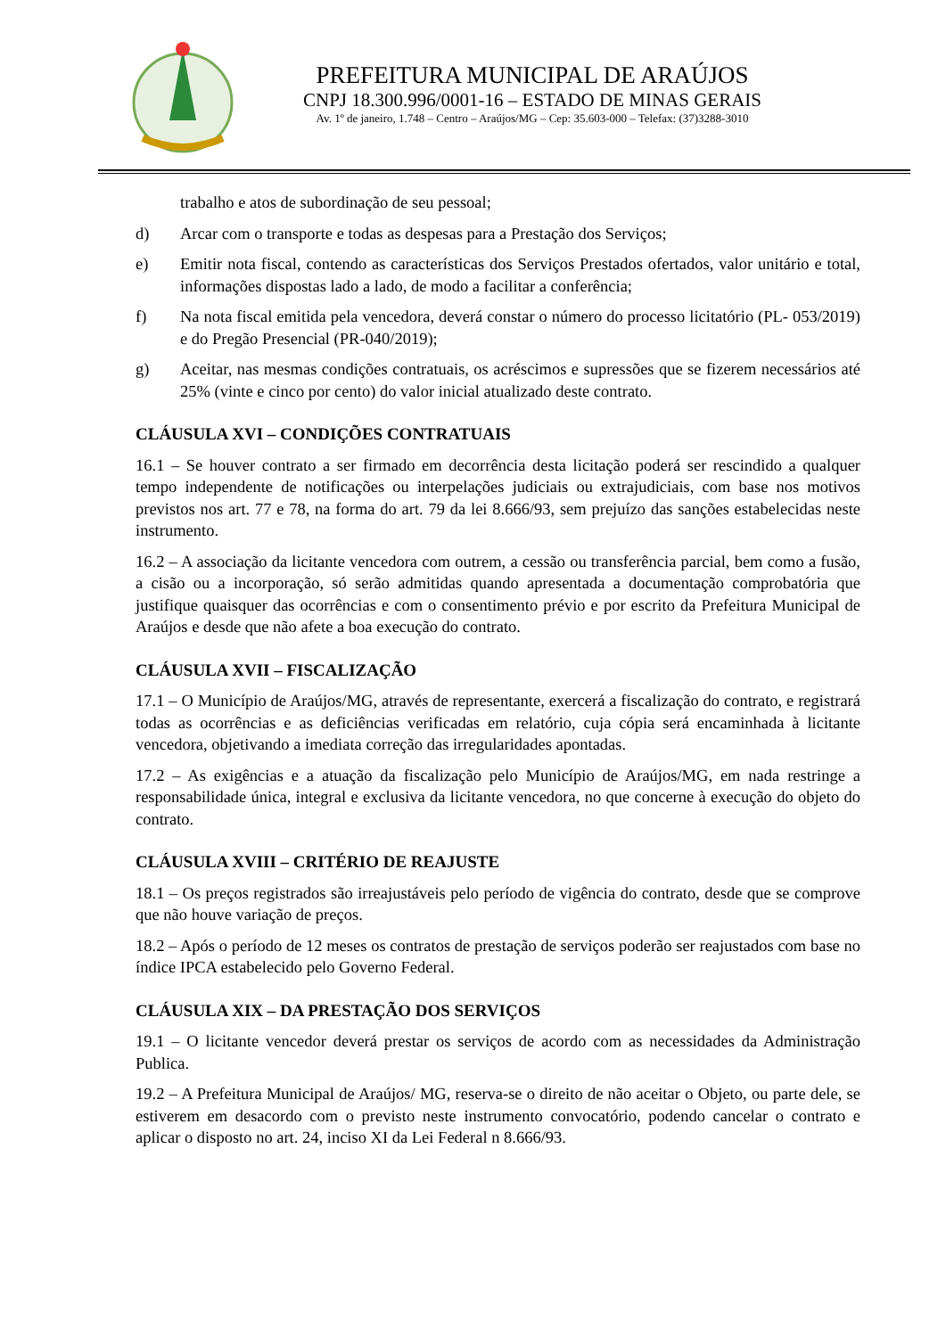PREFEITURA MUNICIPAL DE ARAÚJOS
CNPJ 18.300.996/0001-16 – ESTADO DE MINAS GERAIS
Av. 1º de janeiro, 1.748 – Centro – Araújos/MG – Cep: 35.603-000 – Telefax: (37)3288-3010
trabalho e atos de subordinação de seu pessoal;
d) Arcar com o transporte e todas as despesas para a Prestação dos Serviços;
e) Emitir nota fiscal, contendo as características dos Serviços Prestados ofertados, valor unitário e total, informações dispostas lado a lado, de modo a facilitar a conferência;
f) Na nota fiscal emitida pela vencedora, deverá constar o número do processo licitatório (PL- 053/2019) e do Pregão Presencial (PR-040/2019);
g) Aceitar, nas mesmas condições contratuais, os acréscimos e supressões que se fizerem necessários até 25% (vinte e cinco por cento) do valor inicial atualizado deste contrato.
CLÁUSULA XVI – CONDIÇÕES CONTRATUAIS
16.1 – Se houver contrato a ser firmado em decorrência desta licitação poderá ser rescindido a qualquer tempo independente de notificações ou interpelações judiciais ou extrajudiciais, com base nos motivos previstos nos art. 77 e 78, na forma do art. 79 da lei 8.666/93, sem prejuízo das sanções estabelecidas neste instrumento.
16.2 – A associação da licitante vencedora com outrem, a cessão ou transferência parcial, bem como a fusão, a cisão ou a incorporação, só serão admitidas quando apresentada a documentação comprobatória que justifique quaisquer das ocorrências e com o consentimento prévio e por escrito da Prefeitura Municipal de Araújos e desde que não afete a boa execução do contrato.
CLÁUSULA XVII – FISCALIZAÇÃO
17.1 – O Município de Araújos/MG, através de representante, exercerá a fiscalização do contrato, e registrará todas as ocorrências e as deficiências verificadas em relatório, cuja cópia será encaminhada à licitante vencedora, objetivando a imediata correção das irregularidades apontadas.
17.2 – As exigências e a atuação da fiscalização pelo Município de Araújos/MG, em nada restringe a responsabilidade única, integral e exclusiva da licitante vencedora, no que concerne à execução do objeto do contrato.
CLÁUSULA XVIII – CRITÉRIO DE REAJUSTE
18.1 – Os preços registrados são irreajustáveis pelo período de vigência do contrato, desde que se comprove que não houve variação de preços.
18.2 – Após o período de 12 meses os contratos de prestação de serviços poderão ser reajustados com base no índice IPCA estabelecido pelo Governo Federal.
CLÁUSULA XIX – DA PRESTAÇÃO DOS SERVIÇOS
19.1 – O licitante vencedor deverá prestar os serviços de acordo com as necessidades da Administração Publica.
19.2 – A Prefeitura Municipal de Araújos/ MG, reserva-se o direito de não aceitar o Objeto, ou parte dele, se estiverem em desacordo com o previsto neste instrumento convocatório, podendo cancelar o contrato e aplicar o disposto no art. 24, inciso XI da Lei Federal n 8.666/93.